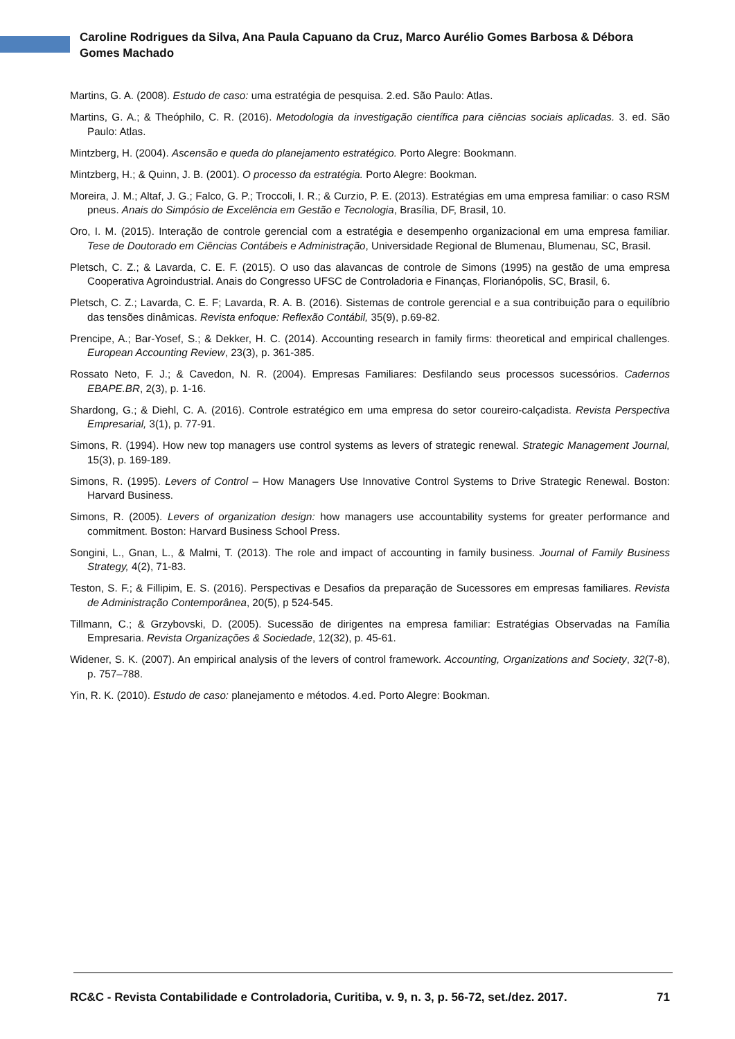Caroline Rodrigues da Silva, Ana Paula Capuano da Cruz, Marco Aurélio Gomes Barbosa & Débora Gomes Machado
Martins, G. A. (2008). Estudo de caso: uma estratégia de pesquisa. 2.ed. São Paulo: Atlas.
Martins, G. A.; & Theóphilo, C. R. (2016). Metodologia da investigação científica para ciências sociais aplicadas. 3. ed. São Paulo: Atlas.
Mintzberg, H. (2004). Ascensão e queda do planejamento estratégico. Porto Alegre: Bookmann.
Mintzberg, H.; & Quinn, J. B. (2001). O processo da estratégia. Porto Alegre: Bookman.
Moreira, J. M.; Altaf, J. G.; Falco, G. P.; Troccoli, I. R.; & Curzio, P. E. (2013). Estratégias em uma empresa familiar: o caso RSM pneus. Anais do Simpósio de Excelência em Gestão e Tecnologia, Brasília, DF, Brasil, 10.
Oro, I. M. (2015). Interação de controle gerencial com a estratégia e desempenho organizacional em uma empresa familiar. Tese de Doutorado em Ciências Contábeis e Administração, Universidade Regional de Blumenau, Blumenau, SC, Brasil.
Pletsch, C. Z.; & Lavarda, C. E. F. (2015). O uso das alavancas de controle de Simons (1995) na gestão de uma empresa Cooperativa Agroindustrial. Anais do Congresso UFSC de Controladoria e Finanças, Florianópolis, SC, Brasil, 6.
Pletsch, C. Z.; Lavarda, C. E. F; Lavarda, R. A. B. (2016). Sistemas de controle gerencial e a sua contribuição para o equilíbrio das tensões dinâmicas. Revista enfoque: Reflexão Contábil, 35(9), p.69-82.
Prencipe, A.; Bar-Yosef, S.; & Dekker, H. C. (2014). Accounting research in family firms: theoretical and empirical challenges. European Accounting Review, 23(3), p. 361-385.
Rossato Neto, F. J.; & Cavedon, N. R. (2004). Empresas Familiares: Desfilando seus processos sucessórios. Cadernos EBAPE.BR, 2(3), p. 1-16.
Shardong, G.; & Diehl, C. A. (2016). Controle estratégico em uma empresa do setor coureiro-calçadista. Revista Perspectiva Empresarial, 3(1), p. 77-91.
Simons, R. (1994). How new top managers use control systems as levers of strategic renewal. Strategic Management Journal, 15(3), p. 169-189.
Simons, R. (1995). Levers of Control – How Managers Use Innovative Control Systems to Drive Strategic Renewal. Boston: Harvard Business.
Simons, R. (2005). Levers of organization design: how managers use accountability systems for greater performance and commitment. Boston: Harvard Business School Press.
Songini, L., Gnan, L., & Malmi, T. (2013). The role and impact of accounting in family business. Journal of Family Business Strategy, 4(2), 71-83.
Teston, S. F.; & Fillipim, E. S. (2016). Perspectivas e Desafios da preparação de Sucessores em empresas familiares. Revista de Administração Contemporânea, 20(5), p 524-545.
Tillmann, C.; & Grzybovski, D. (2005). Sucessão de dirigentes na empresa familiar: Estratégias Observadas na Família Empresaria. Revista Organizações & Sociedade, 12(32), p. 45-61.
Widener, S. K. (2007). An empirical analysis of the levers of control framework. Accounting, Organizations and Society, 32(7-8), p. 757–788.
Yin, R. K. (2010). Estudo de caso: planejamento e métodos. 4.ed. Porto Alegre: Bookman.
RC&C - Revista Contabilidade e Controladoria, Curitiba, v. 9, n. 3, p. 56-72, set./dez. 2017. 71